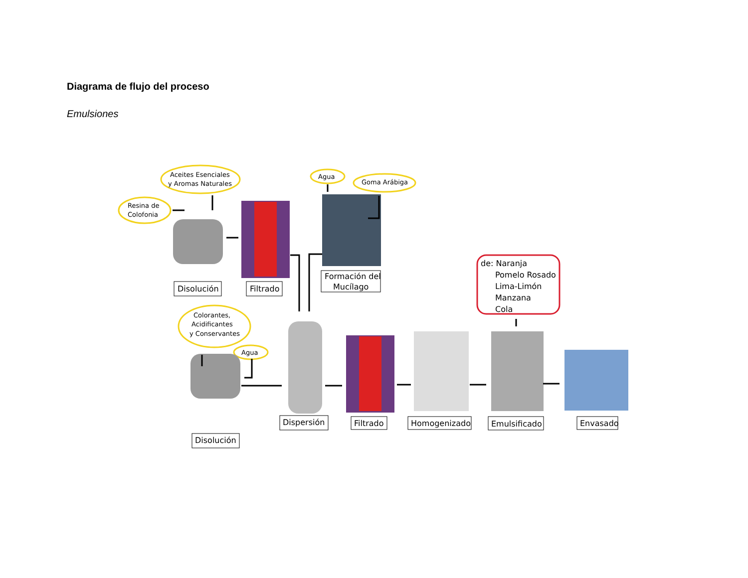Diagrama de flujo del proceso
Emulsiones
Aceites Esenciales
y Aromas Naturales
Resina de
Colofonia
Agua
Goma Arábiga
Colorantes,
Acidificantes
y Conservantes
Agua
Disolución
Filtrado
Formación del
Mucílago
Disolución
Dispersión
Filtrado
Homogenizado
Emulsificado
Envasado
de: Naranja
Pomelo Rosado
Lima-Limón
Manzana
Cola